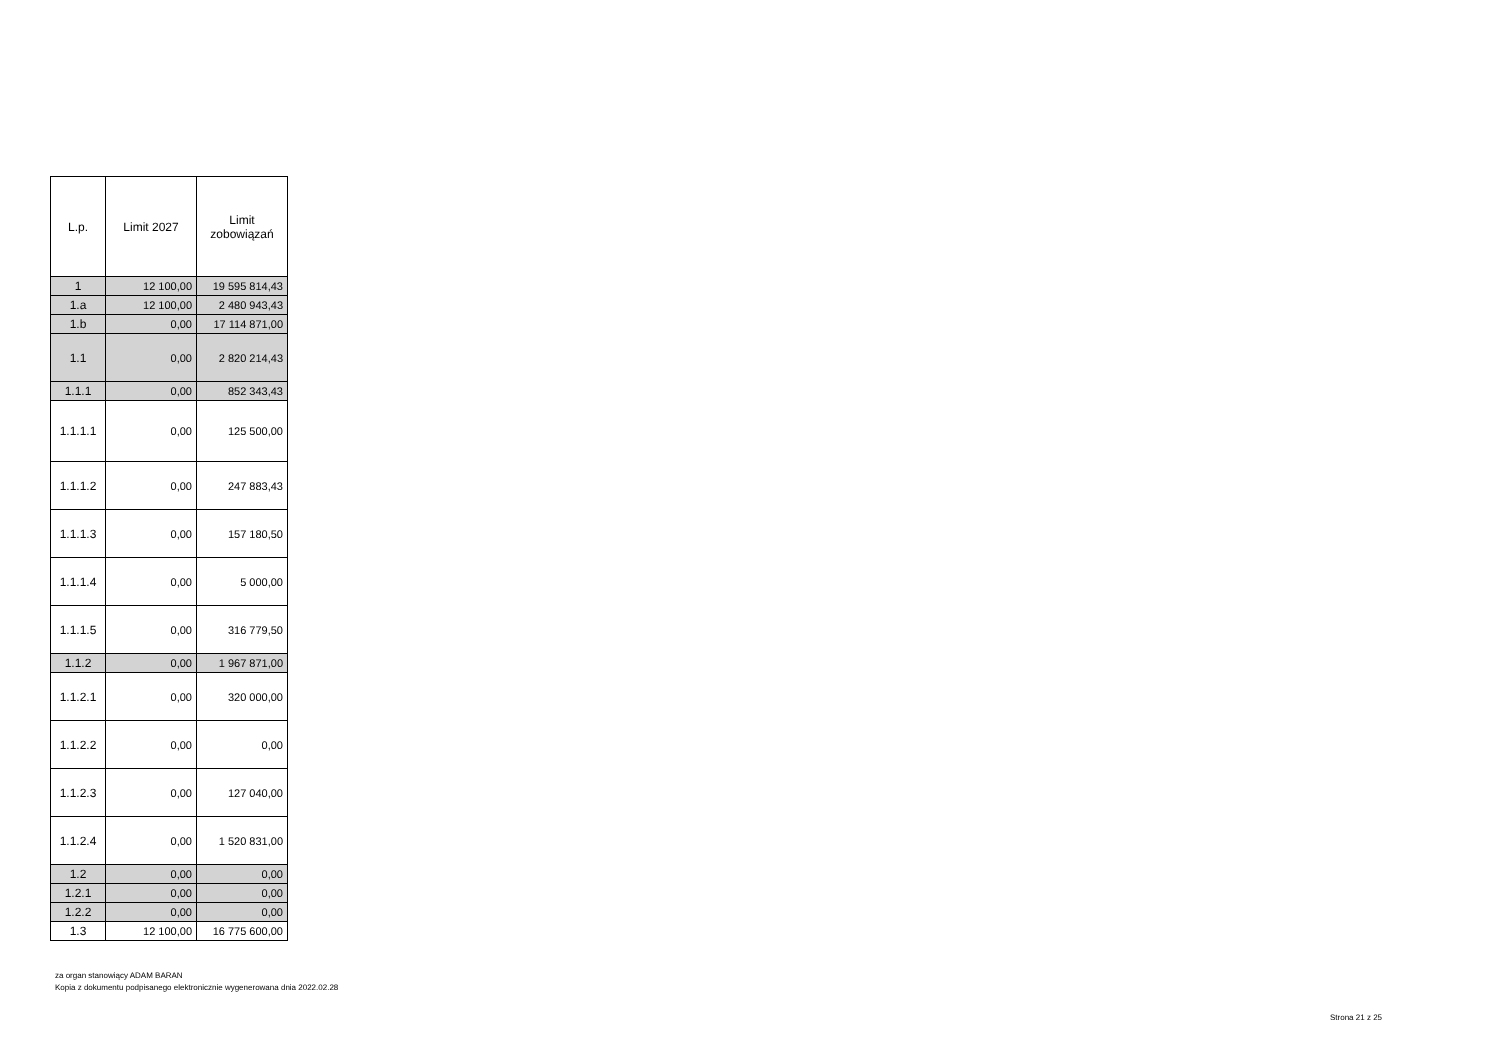| L.p. | Limit 2027 | Limit zobowiązań |
| --- | --- | --- |
| 1 | 12 100,00 | 19 595 814,43 |
| 1.a | 12 100,00 | 2 480 943,43 |
| 1.b | 0,00 | 17 114 871,00 |
| 1.1 | 0,00 | 2 820 214,43 |
| 1.1.1 | 0,00 | 852 343,43 |
| 1.1.1.1 | 0,00 | 125 500,00 |
| 1.1.1.2 | 0,00 | 247 883,43 |
| 1.1.1.3 | 0,00 | 157 180,50 |
| 1.1.1.4 | 0,00 | 5 000,00 |
| 1.1.1.5 | 0,00 | 316 779,50 |
| 1.1.2 | 0,00 | 1 967 871,00 |
| 1.1.2.1 | 0,00 | 320 000,00 |
| 1.1.2.2 | 0,00 | 0,00 |
| 1.1.2.3 | 0,00 | 127 040,00 |
| 1.1.2.4 | 0,00 | 1 520 831,00 |
| 1.2 | 0,00 | 0,00 |
| 1.2.1 | 0,00 | 0,00 |
| 1.2.2 | 0,00 | 0,00 |
| 1.3 | 12 100,00 | 16 775 600,00 |
za organ stanowiący ADAM BARAN
Kopia z dokumentu podpisanego elektronicznie wygenerowana dnia 2022.02.28
Strona 21 z 25